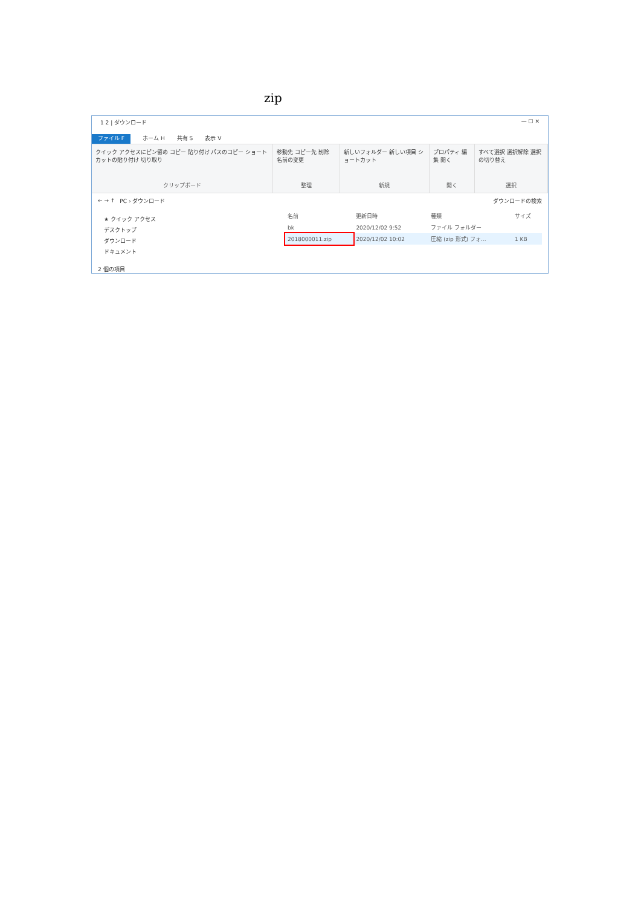zip
1 2 | ダウンロード — ☐ ✕
ファイル F ホーム H 共有 S 表示 V
クイック アクセスにピン留め コピー 貼り付け パスのコピー ショートカットの貼り付け 切り取り
クリップボード
移動先 コピー先 削除 名前の変更
整理
新しいフォルダー 新しい項目 ショートカット
新規
プロパティ 編集 開く
開く
すべて選択 選択解除 選択の切り替え
選択
← → ↑ PC › ダウンロード ダウンロードの検索
★ クイック アクセス
デスクトップ
ダウンロード
ドキュメント
| 名前 | 更新日時 | 種類 | サイズ |
| --- | --- | --- | --- |
| bk | 2020/12/02 9:52 | ファイル フォルダー | |
| 2018000011.zip | 2020/12/02 10:02 | 圧縮 (zip 形式) フォ... | 1 KB |
2 個の項目